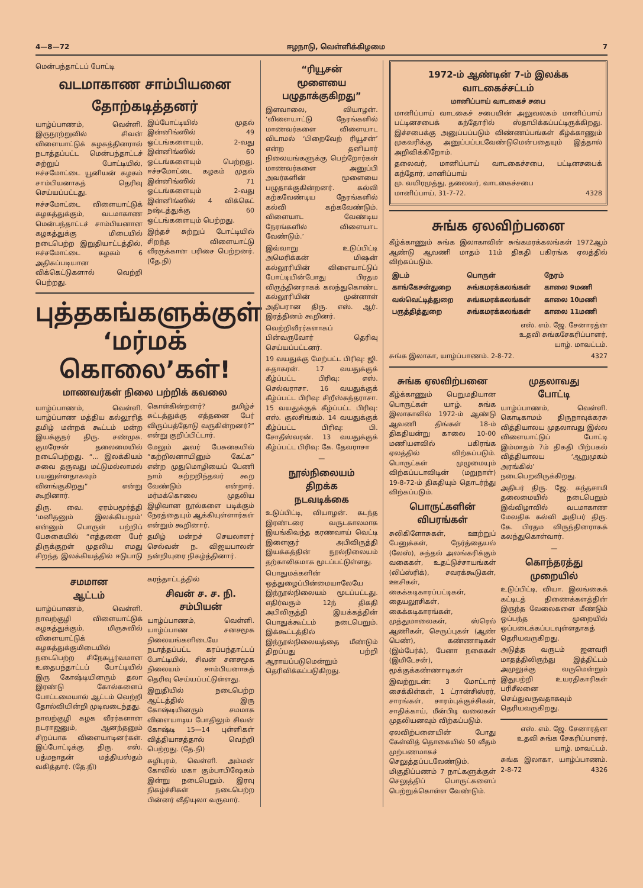4—8—72 ஈழநாடு, வெள்ளிக்கிழமை 7
மென்பந்தாட்டப் போட்டி
வடமாகாண சாம்பியனை
தோற்கடித்தனர்
யாழ்ப்பாணம், வெள்ளி. இருநூற்றுவில் சிவன் விளையாட்டுக் கழகத்தினரால் நடாத்தப்பட்ட மென்பந்தாட்டச் சுற்றுப் போட்டியில், ஈச்சமோட்டை யூனியன் கழகம் சாம்பியனாகத் தெரிவு செய்யப்பட்டது.
ஈச்சமோட்டை விளையாட்டுக் கழகத்துக்கும், வடமாகாண மென்பந்தாட்டச் சாம்பியனான கழகத்துக்கு மிடையில் நடைபெற்ற இறுதியாட்டத்தில், ஈச்சமோட்டை கழகம் 6 அதிகப்படியான விக்கெட்டுகளால் வெற்றி பெற்றது.
இப்போட்டியில் முதல் இன்னிங்ஸில் 49 ஓட்டங்களையும், 2-வது இன்னிங்ஸில் 60 ஓட்டங்களையும் பெற்றது. ஈச்சமோட்டை கழகம் முதல் இன்னிங்ஸில் 71 ஓட்டங்களையும் 2-வது இன்னிங்ஸில் 4 விக்கெட் நஷ்டத்துக்கு 60 ஓட்டங்களையும் பெற்றது.
இந்தச் சுற்றுப் போட்டியில் சிறந்த விளையாட்டு வீரருக்கான பரிசை பெற்றனர். (தே.நி)
புத்தகங்களுக்குள்
‘மர்மக் கொலை’கள்!
மாணவர்கள் நிலை பற்றிக் கவலை
யாழ்ப்பாணம், வெள்ளி. யாழ்ப்பாண மத்திய கல்லூரித் தமிழ் மன்றக் கூட்டம் மன்ற இயக்குநர் திரு. சண்முக. குமரேசன் தலைமையில் நடைபெற்றது. “... இலக்கியம் சுவை தருவது மட்டுமல்லாமல் பயனுள்ளதாகவும் விளங்குகிறது” என்று கூறினார்.
திரு. வை. ஏரம்பமூர்த்தி ‘மனிதனும் இலக்கியமும்’ என்னும் பொருள் பற்றிப் பேசுகையில் “எத்தனை பேர் திருக்குறள் முதலிய எமது சிறந்த இலக்கியத்தில் ஈடுபாடு கொள்கின்றனர்? தமிழ்ச் சுட்டத்துக்கு எத்தனை பேர் விருப்பத்தோடு வருகின்றனர்?” என்று குறிப்பிட்டார்.
மேலும் அவர் பேசுகையில் “கற்றிலனாயினும் கேட்க” என்ற முதுமொழியைப் பேணி நாம் கற்றறிந்தவர் கூற வேண்டும் என்றார். மர்மக்கொலை முதலிய இழிவான நூல்களை படிக்கும் நேரத்தையும் ஆக்கியுள்ளார்கள் என்றும் கூறினார்.
தமிழ் மன்றச் செயலாளர் செல்வன் ந. விஜயபாலன் நன்றியுரை நிகழ்த்தினார்.
சமமான
ஆட்டம்
யாழ்ப்பாணம், வெள்ளி. நாவற்குழி விளையாட்டுக் கழகத்துக்கும், மிருசுவில் விளையாட்டுக் கழகத்துக்குமிடையில் நடைபெற்ற சிநேகபூர்வமான உதைபந்தாட்டப் போட்டியில் இரு கோஷ்டியினரும் தலா இரண்டு கோல்களைப் போட்டமையால் ஆட்டம் வெற்றி தோல்வியின்றி முடிவடைந்தது.
நாவற்குழி கழக வீரர்களான நடராஜனும், ஆனந்தனும் சிறப்பாக விளையாடினர்கள். இப்போட்டிக்கு திரு. எஸ். பத்மநாதன் மத்தியஸ்தம் வகித்தார். (தே.நி)
கரந்தாட்டத்தில்
சிவன் ச. ச. நி.
சம்பியன்
யாழ்ப்பாணம், வெள்ளி. யாழ்ப்பாண சனசமூக நிலையங்களிடையே நடாத்தப்பட்ட கரப்பந்தாட்டப் போட்டியில், சிவன் சனசமூக நிலையம் சாம்பியனாகத் தெரிவு செய்யப்பட்டுள்ளது.
இறுதியில் நடைபெற்ற ஆட்டத்தில் இரு கோஷ்டியினரும் சமமாக விளையாடிய போதிலும் சிவன் கோஷ்டி 15—14 புள்ளிகள் வித்தியாசத்தால் வெற்றி பெற்றது. (தே.நி)
சுழிபுரம், வெள்ளி. அம்மன் கோவில் மகா கும்பாபிஷேகம் இன்று நடைபெறும். இரவு நிகழ்ச்சிகள் நடைபெற்ற பின்னர் வீதியுலா வருவார்.
“ரியூசன்
மூளையை
பழுதாக்குகிறது”
இளவாலை, வியாழன். ‘விளையாட்டு நேரங்களில் மாணவர்களை விளையாட விடாமல் ‘பிறைவேற் ரியூசன்’ என்ற தனியார் நிலையங்களுக்கு பெற்றோர்கள் மாணவர்களை அனுப்பி அவர்களின் மூளையை பழுதாக்குகின்றனர். கல்வி கற்கவேண்டிய நேரங்களில் கல்வி கற்கவேண்டும். விளையாட வேண்டிய நேரங்களில் விளையாட வேண்டும்.’
இவ்வாறு உடுப்பிட்டி அமெரிக்கன் மிஷன் கல்லூரியின் விளையாட்டுப் போட்டியின்போது பிரதம விருந்தினராகக் கலந்துகொண்ட கல்லூரியின் முன்னாள் அதிபரான திரு. எஸ். ஆர். இரத்தினம் கூறினர்.
வெற்றிவீரர்களாகப் பின்வருவோர் தெரிவு செய்யப்பட்டனர்.
19 வயதுக்கு மேற்பட்ட பிரிவு: ஜி. சுதாகரன். 17 வயதுக்குக் கீழ்ப்பட்ட பிரிவு: எஸ். செல்வராசா. 16 வயதுக்குக் கீழ்ப்பட்ட பிரிவு: சிறீஸ்கந்தராசா. 15 வயதுக்குக் கீழ்ப்பட்ட பிரிவு: எஸ். குலசிங்கம். 14 வயதுக்குக் கீழ்ப்பட்ட பிரிவு: பி. சோதீஸ்வரன். 13 வயதுக்குக் கீழ்ப்பட்ட பிரிவு: கே. தேவராசா
—
நூல்நிலையம்
திறக்க
நடவடிக்கை
உடுப்பிட்டி, வியாழன். கடந்த இரண்டரை வருடகாலமாக இயங்கிவந்த கரணவாய் வெட்டி இளைஞர் அபிவிருத்தி இயக்கத்தின் நூல்நிலையம் தற்காலிகமாக மூடப்பட்டுள்ளது.
பொதுமக்களின் ஒத்துழைப்பின்மையாலேயே இந்நூல்நிலையம் மூடப்பட்டது. எதிர்வரும் 12ந் திகதி அபிவிருத்தி இயக்கத்தின் பொதுக்கூட்டம் நடைபெறும். இக்கூட்டத்தில் இந்நூல்நிலையத்தை மீண்டும் திறப்பது பற்றி ஆராயப்படுமென்றும் தெரிவிக்கப்படுகிறது.
1972-ம் ஆண்டின் 7-ம் இலக்க
வாடகைச்சட்டம்
மானிப்பாய் வாடகைச் சபை
மானிப்பாய் வாடகைச் சபையின் அலுவலகம் மானிப்பாய் பட்டினசபைக் கந்தோரில் ஸ்தாபிக்கப்பட்டிருக்கிறது. இச்சபைக்கு அனுப்பப்படும் விண்ணப்பங்கள் கீழ்க்காணும் முகவரிக்கு அனுப்பப்படவேண்டுமென்பதையும் இத்தால் அறிவிக்கிறோம்.
தலைவர், மானிப்பாய் வாடகைச்சபை, பட்டினசபைக் கந்தோர், மானிப்பாய்
மு. வயிரமுத்து, தலைவர், வாடகைச்சபை
மானிப்பாய், 31-7-72. 4328
சுங்க ஏலவிற்பனை
கீழ்க்காணும் சுங்க இலாகாவின் சுங்கமரக்கலங்கள் 1972ஆம் ஆண்டு ஆவணி மாதம் 11ம் திகதி பகிரங்க ஏலத்தில் விற்கப்படும்.
| இடம் | பொருள் | நேரம் |
| --- | --- | --- |
| காங்கேசன்துறை | சுங்கமரக்கலங்கள் | காலை 9மணி |
| வல்வெட்டித்துறை | சுங்கமரக்கலங்கள் | காலை 10மணி |
| பருத்தித்துறை | சுங்கமரக்கலங்கள் | காலை 11மணி |
எஸ். எம். ஜே. சேனாரத்ன
உதவி சுங்கசேகரிப்பாளர்,
யாழ். மாவட்டம்.
சுங்க இலாகா, யாழ்ப்பாணம். 2-8-72. 4327
சுங்க ஏலவிற்பனை
கீழ்க்காணும் பெறுமதியான பொருட்கள் யாழ். சுங்க இலாகாவில் 1972-ம் ஆண்டு ஆவணி திங்கள் 18-ம் திகதியன்று காலை 10-00 மணியளவில் பகிரங்க ஏலத்தில் விற்கப்படும். பொருட்கள் முழுமையும் விற்கப்படாவிடின் (மறுநாள்) 19-8-72-ம் திகதியும் தொடர்ந்து விற்கப்படும்.
பொருட்களின்
விபரங்கள்
சுலிகிளோசுகள், ஊற்றுப் பேனுக்கள், நேர்த்தையல் (லேஸ்), சுந்தல் அலங்கரிக்கும் வகைகள், உதட்டுச்சாயங்கள் (லிப்ஸ்ரிக்), சவரக்கூடுகள், ஊசிகள், கைக்கடிகாரப்பட்டிகள், தையலூசிகள், கைக்கடிகாரங்கள், முத்துமாலைகள், ஸ்ரெல் ஆணிகள், செருப்புகள் (ஆண் பெண்), கண்ணாடிகள் (இம்பேர்க்), பேனா நகைகள் (இமிடேசன்), மூக்குக்கண்ணாடிகள்
இவற்றுடன்: 3 மோட்டார் சைக்கிள்கள், 1 ட்ரான்சிஸ்ரர், சாரங்கள், சாரம்புக்குச்சிகள், சாதிக்காய், மீன்பிடி வலைகள் முதலியனவும் விற்கப்படும்.
ஏலவிற்பனையின் போது கேள்வித் தொகையில் 50 வீதம் முற்பணமாகச் செலுத்தப்படவேண்டும். மிகுதிப்பணம் 7 நாட்களுக்குள் செலுத்திப் பொருட்களைப் பெற்றுக்கொள்ள வேண்டும்.
முதலாவது
போட்டி
யாழ்ப்பாணம், வெள்ளி. கொடிகாமம் திருநாவுக்கரசு வித்தியாலய முதலாவது இல்ல விளையாட்டுப் போட்டி இம்மாதம் 7ம் திகதி பிற்பகல் வித்தியாலய ‘ஆறுமுகம் அரங்கில்’ நடைபெறவிருக்கிறது.
அதிபர் திரு. ஜே. கந்தசாமி தலைமையில் நடைபெறும் இவ்விழாவில் வடமாகாண மேலதிக கல்வி அதிபர் திரு. கே. பிரதம விருந்தினராகக் கலந்துகொள்வார்.
—
கொந்தரத்து
முறையில்
உடுப்பிட்டி, வியா. இலங்கைக் கட்டிடத் திணைக்களத்தின் இருந்த வேலைகளை மீண்டும் ஒப்பந்த முறையில் ஒப்படைக்கப்படவுள்ளதாகத் தெரியவருகிறது.
அடுத்த வருடம் ஜனவரி மாதத்திலிருந்து இத்திட்டம் அமுலுக்கு வருமென்றும் இதுபற்றி உயரதிகாரிகள் பரிசீலனை செய்துவருவதாகவும் தெரியவருகிறது.
எஸ். எம். ஜே. சேனாரத்ன
உதவி சுங்க சேகரிப்பாளர்,
யாழ். மாவட்டம்.
சுங்க இலாகா, யாழ்ப்பாணம். 2-8-72 4326